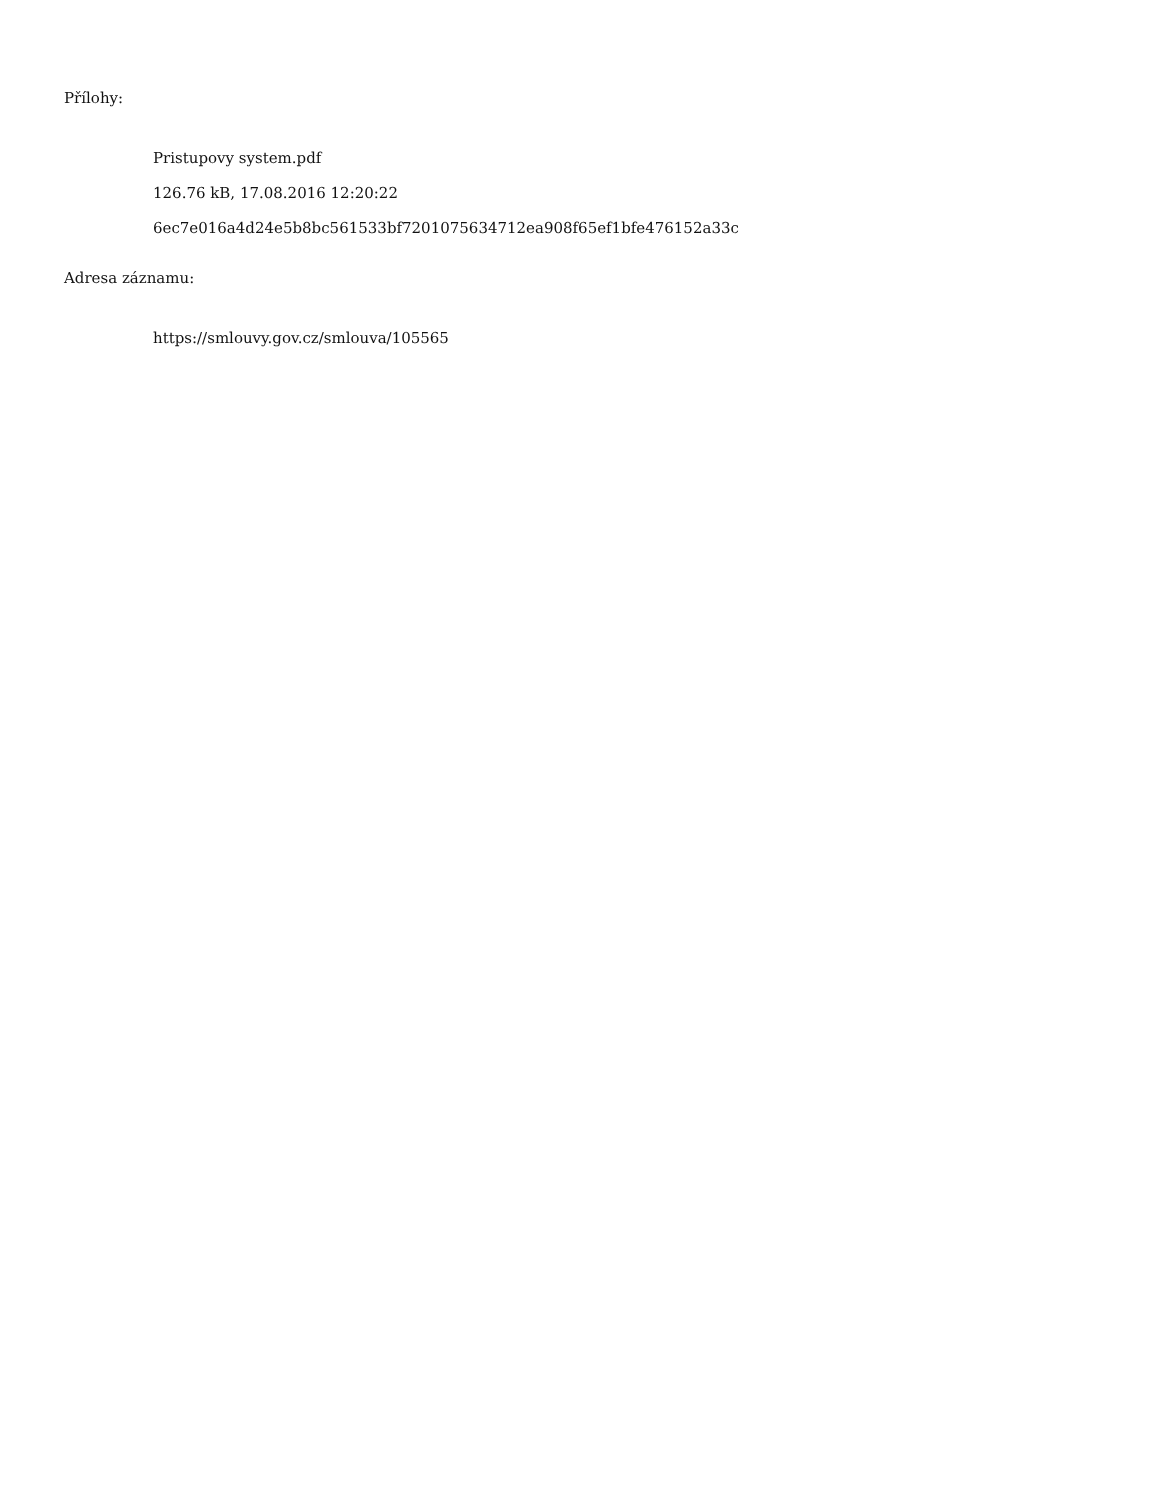Přílohy:
Pristupovy system.pdf
126.76 kB, 17.08.2016 12:20:22
6ec7e016a4d24e5b8bc561533bf7201075634712ea908f65ef1bfe476152a33c
Adresa záznamu:
https://smlouvy.gov.cz/smlouva/105565